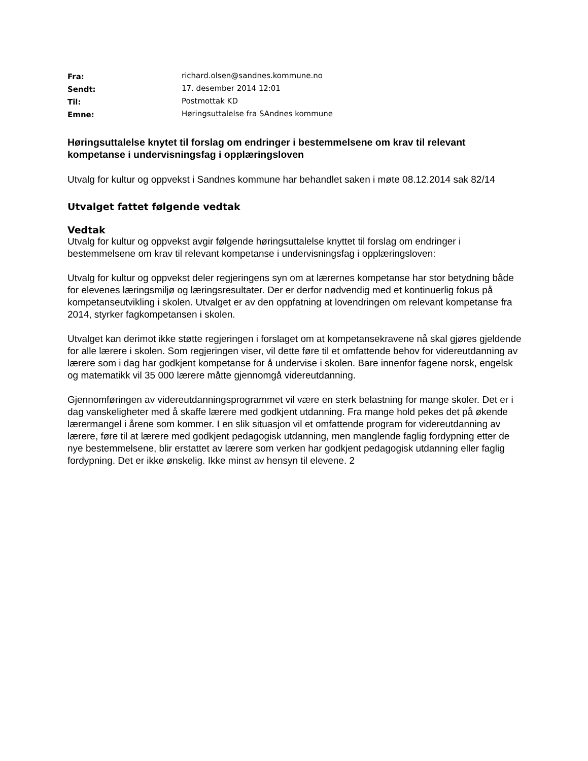| Fra: | richard.olsen@sandnes.kommune.no |
| Sendt: | 17. desember 2014 12:01 |
| Til: | Postmottak KD |
| Emne: | Høringsuttalelse fra SAndnes kommune |
Høringsuttalelse knytet til forslag om endringer i bestemmelsene om krav til relevant kompetanse i undervisningsfag i opplæringsloven
Utvalg for kultur og oppvekst i Sandnes kommune har behandlet saken i møte 08.12.2014 sak 82/14
Utvalget fattet følgende vedtak
Vedtak
Utvalg for kultur og oppvekst avgir følgende høringsuttalelse knyttet til forslag om endringer i bestemmelsene om krav til relevant kompetanse i undervisningsfag i opplæringsloven:
Utvalg for kultur og oppvekst deler regjeringens syn om at lærernes kompetanse har stor betydning både for elevenes læringsmiljø og læringsresultater. Der er derfor nødvendig med et kontinuerlig fokus på kompetanseutvikling i skolen. Utvalget er av den oppfatning at lovendringen om relevant kompetanse fra 2014, styrker fagkompetansen i skolen.
Utvalget kan derimot ikke støtte regjeringen i forslaget om at kompetansekravene nå skal gjøres gjeldende for alle lærere i skolen. Som regjeringen viser, vil dette føre til et omfattende behov for videreutdanning av lærere som i dag har godkjent kompetanse for å undervise i skolen. Bare innenfor fagene norsk, engelsk og matematikk vil 35 000 lærere måtte gjennomgå videreutdanning.
Gjennomføringen av videreutdanningsprogrammet vil være en sterk belastning for mange skoler. Det er i dag vanskeligheter med å skaffe lærere med godkjent utdanning. Fra mange hold pekes det på økende lærermangel i årene som kommer. I en slik situasjon vil et omfattende program for videreutdanning av lærere, føre til at lærere med godkjent pedagogisk utdanning, men manglende faglig fordypning etter de nye bestemmelsene, blir erstattet av lærere som verken har godkjent pedagogisk utdanning eller faglig fordypning. Det er ikke ønskelig. Ikke minst av hensyn til elevene. 2